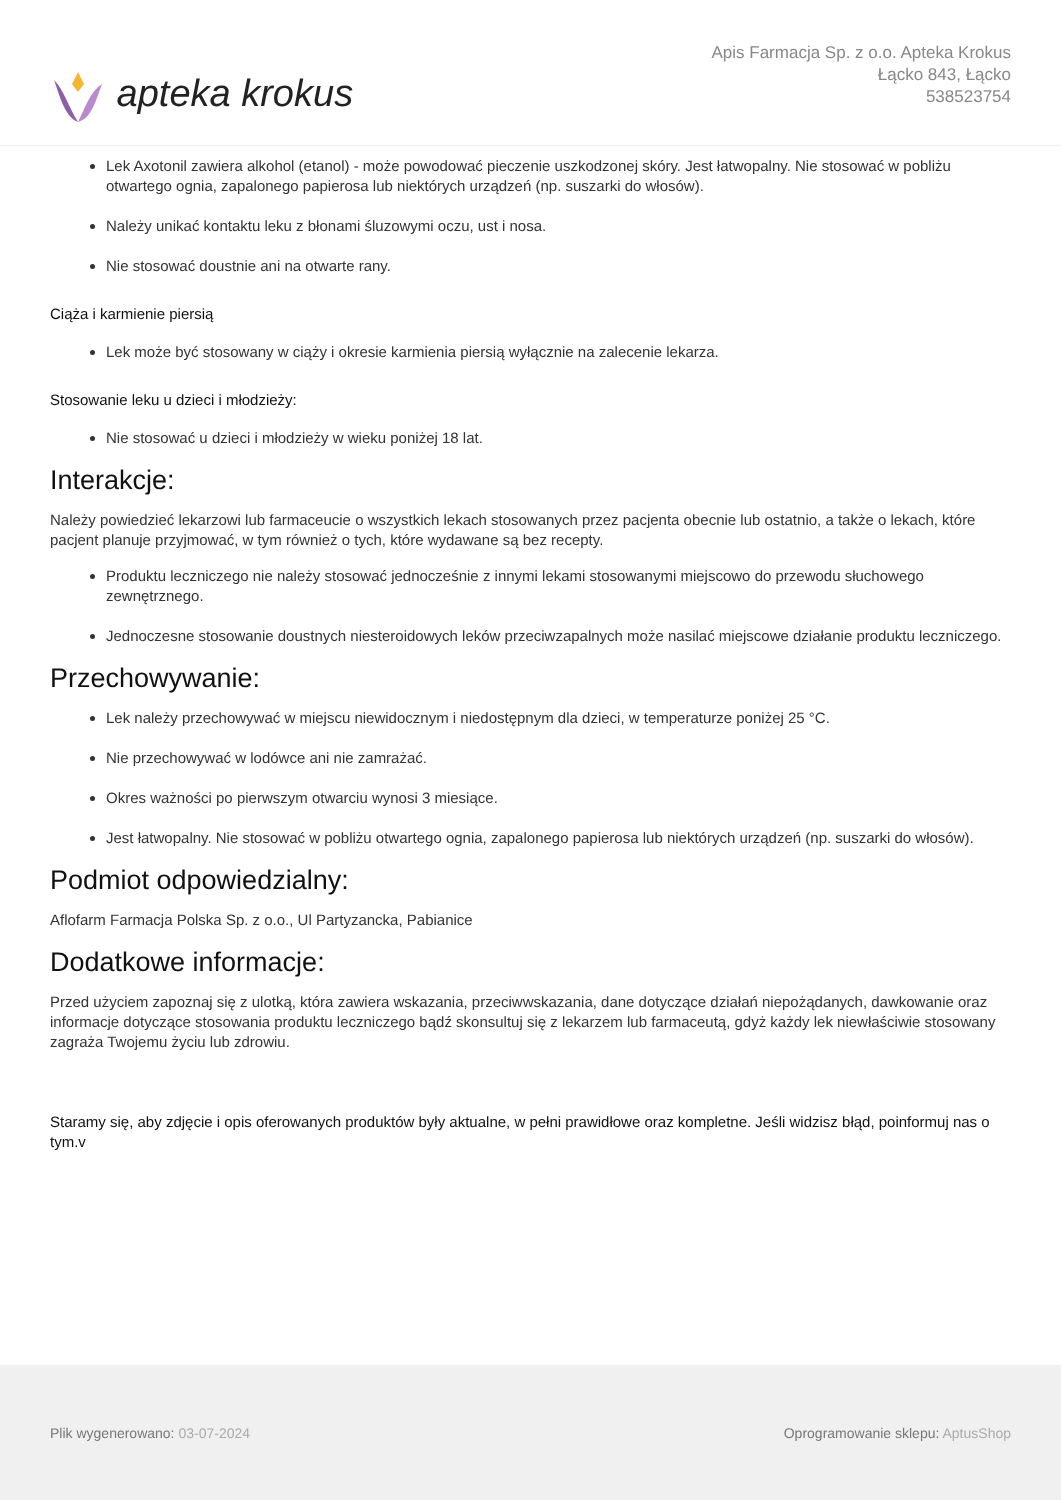apteka krokus
Apis Farmacja Sp. z o.o. Apteka Krokus
Łącko 843, Łącko
538523754
Lek Axotonil zawiera alkohol (etanol) - może powodować pieczenie uszkodzonej skóry. Jest łatwopalny. Nie stosować w pobliżu otwartego ognia, zapalonego papierosa lub niektórych urządzeń (np. suszarki do włosów).
Należy unikać kontaktu leku z błonami śluzowymi oczu, ust i nosa.
Nie stosować doustnie ani na otwarte rany.
Ciąża i karmienie piersią
Lek może być stosowany w ciąży i okresie karmienia piersią wyłącznie na zalecenie lekarza.
Stosowanie leku u dzieci i młodzieży:
Nie stosować u dzieci i młodzieży w wieku poniżej 18 lat.
Interakcje:
Należy powiedzieć lekarzowi lub farmaceucie o wszystkich lekach stosowanych przez pacjenta obecnie lub ostatnio, a także o lekach, które pacjent planuje przyjmować, w tym również o tych, które wydawane są bez recepty.
Produktu leczniczego nie należy stosować jednocześnie z innymi lekami stosowanymi miejscowo do przewodu słuchowego zewnętrznego.
Jednoczesne stosowanie doustnych niesteroidowych leków przeciwzapalnych może nasilać miejscowe działanie produktu leczniczego.
Przechowywanie:
Lek należy przechowywać w miejscu niewidocznym i niedostępnym dla dzieci, w temperaturze poniżej 25 °C.
Nie przechowywać w lodówce ani nie zamrażać.
Okres ważności po pierwszym otwarciu wynosi 3 miesiące.
Jest łatwopalny. Nie stosować w pobliżu otwartego ognia, zapalonego papierosa lub niektórych urządzeń (np. suszarki do włosów).
Podmiot odpowiedzialny:
Aflofarm Farmacja Polska Sp. z o.o., Ul Partyzancka, Pabianice
Dodatkowe informacje:
Przed użyciem zapoznaj się z ulotką, która zawiera wskazania, przeciwwskazania, dane dotyczące działań niepożądanych, dawkowanie oraz informacje dotyczące stosowania produktu leczniczego bądź skonsultuj się z lekarzem lub farmaceutą, gdyż każdy lek niewłaściwie stosowany zagraża Twojemu życiu lub zdrowiu.
Staramy się, aby zdjęcie i opis oferowanych produktów były aktualne, w pełni prawidłowe oraz kompletne. Jeśli widzisz błąd, poinformuj nas o tym.v
Plik wygenerowano: 03-07-2024
Oprogramowanie sklepu: AptusShop